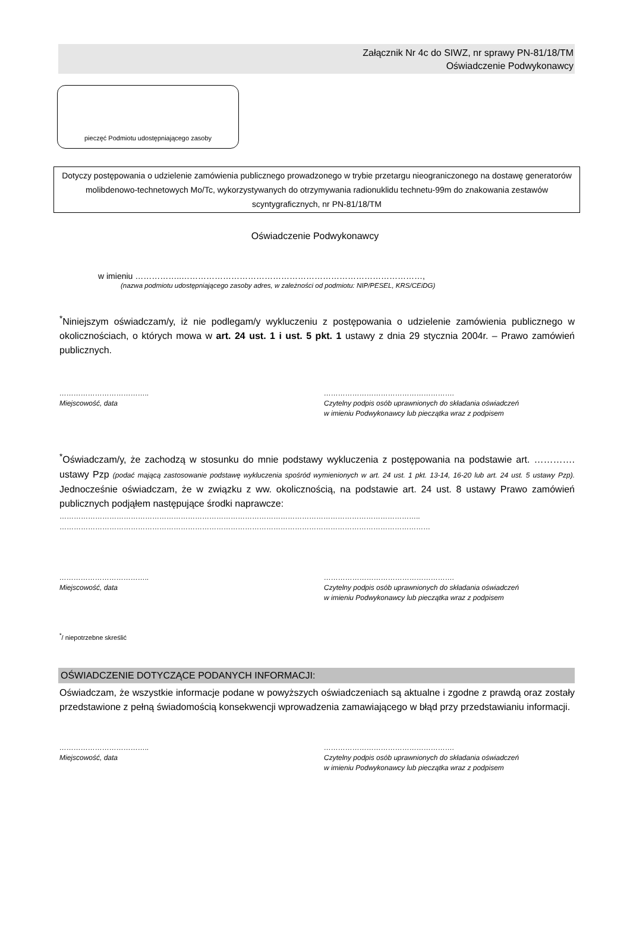Załącznik Nr 4c do SIWZ, nr sprawy PN-81/18/TM
Oświadczenie Podwykonawcy
pieczęć Podmiotu udostępniającego zasoby
Dotyczy postępowania o udzielenie zamówienia publicznego prowadzonego w trybie przetargu nieograniczonego na dostawę generatorów molibdenowo-technetowych Mo/Tc, wykorzystywanych do otrzymywania radionuklidu technetu-99m do znakowania zestawów scyntygraficznych, nr PN-81/18/TM
Oświadczenie Podwykonawcy
w imieniu ……………..……………………………………………………………………………,
(nazwa podmiotu udostępniającego zasoby adres, w zależności od podmiotu: NIP/PESEL, KRS/CEiDG)
<sup>*</sup> Niniejszym oświadczam/y, iż nie podlegam/y wykluczeniu z postępowania o udzielenie zamówienia publicznego w okolicznościach, o których mowa w art. 24 ust. 1 i ust. 5 pkt. 1 ustawy z dnia 29 stycznia 2004r. – Prawo zamówień publicznych.
………………………………..
Miejscowość, data
……………………………………………….
Czytelny podpis osób uprawnionych do składania oświadczeń
w imieniu Podwykonawcy lub pieczątka wraz z podpisem
<sup>*</sup> Oświadczam/y, że zachodzą w stosunku do mnie podstawy wykluczenia z postępowania na podstawie art. …………. ustawy Pzp (podać mającą zastosowanie podstawę wykluczenia spośród wymienionych w art. 24 ust. 1 pkt. 13-14, 16-20 lub art. 24 ust. 5 ustawy Pzp). Jednocześnie oświadczam, że w związku z ww. okolicznością, na podstawie art. 24 ust. 8 ustawy Prawo zamówień publicznych podjąłem następujące środki naprawcze:
……………………………………………………………………………………………………………………………………..
…………………………………………………………………………………………………………………………………………
………………………………..
Miejscowość, data
……………………………………………….
Czytelny podpis osób uprawnionych do składania oświadczeń
w imieniu Podwykonawcy lub pieczątka wraz z podpisem
<sup>*</sup>/ niepotrzebne skreślić
OŚWIADCZENIE DOTYCZĄCE PODANYCH INFORMACJI:
Oświadczam, że wszystkie informacje podane w powyższych oświadczeniach są aktualne i zgodne z prawdą oraz zostały przedstawione z pełną świadomością konsekwencji wprowadzenia zamawiającego w błąd przy przedstawianiu informacji.
………………………………..
Miejscowość, data
……………………………………………….
Czytelny podpis osób uprawnionych do składania oświadczeń
w imieniu Podwykonawcy lub pieczątka wraz z podpisem